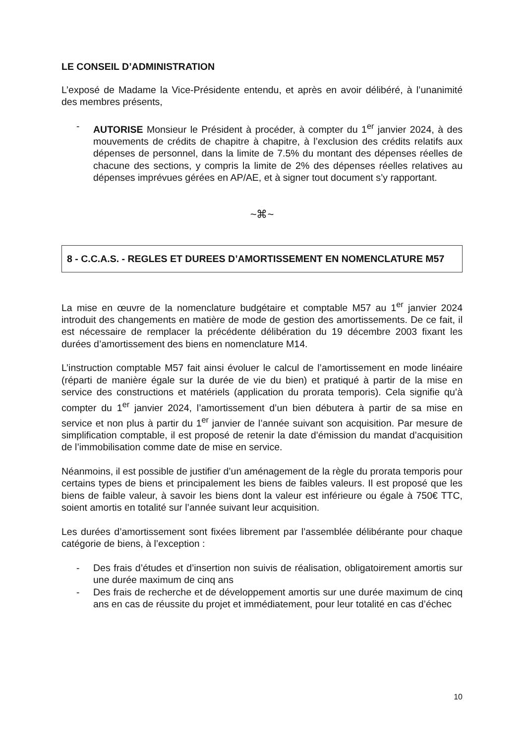LE CONSEIL D’ADMINISTRATION
L’exposé de Madame la Vice-Présidente entendu, et après en avoir délibéré, à l’unanimité des membres présents,
- AUTORISE Monsieur le Président à procéder, à compter du 1<sup>er</sup> janvier 2024, à des mouvements de crédits de chapitre à chapitre, à l’exclusion des crédits relatifs aux dépenses de personnel, dans la limite de 7.5% du montant des dépenses réelles de chacune des sections, y compris la limite de 2% des dépenses réelles relatives au dépenses imprévues gérées en AP/AE, et à signer tout document s’y rapportant.
~⌘~
8 - C.C.A.S. - REGLES ET DUREES D’AMORTISSEMENT EN NOMENCLATURE M57
La mise en œuvre de la nomenclature budgétaire et comptable M57 au 1<sup>er</sup> janvier 2024 introduit des changements en matière de mode de gestion des amortissements. De ce fait, il est nécessaire de remplacer la précédente délibération du 19 décembre 2003 fixant les durées d’amortissement des biens en nomenclature M14.
L’instruction comptable M57 fait ainsi évoluer le calcul de l’amortissement en mode linéaire (réparti de manière égale sur la durée de vie du bien) et pratiqué à partir de la mise en service des constructions et matériels (application du prorata temporis). Cela signifie qu’à compter du 1<sup>er</sup> janvier 2024, l’amortissement d’un bien débutera à partir de sa mise en service et non plus à partir du 1<sup>er</sup> janvier de l’année suivant son acquisition. Par mesure de simplification comptable, il est proposé de retenir la date d’émission du mandat d’acquisition de l’immobilisation comme date de mise en service.
Néanmoins, il est possible de justifier d’un aménagement de la règle du prorata temporis pour certains types de biens et principalement les biens de faibles valeurs. Il est proposé que les biens de faible valeur, à savoir les biens dont la valeur est inférieure ou égale à 750€ TTC, soient amortis en totalité sur l’année suivant leur acquisition.
Les durées d’amortissement sont fixées librement par l’assemblée délibérante pour chaque catégorie de biens, à l’exception :
- Des frais d’études et d’insertion non suivis de réalisation, obligatoirement amortis sur une durée maximum de cinq ans
- Des frais de recherche et de développement amortis sur une durée maximum de cinq ans en cas de réussite du projet et immédiatement, pour leur totalité en cas d’échec
10